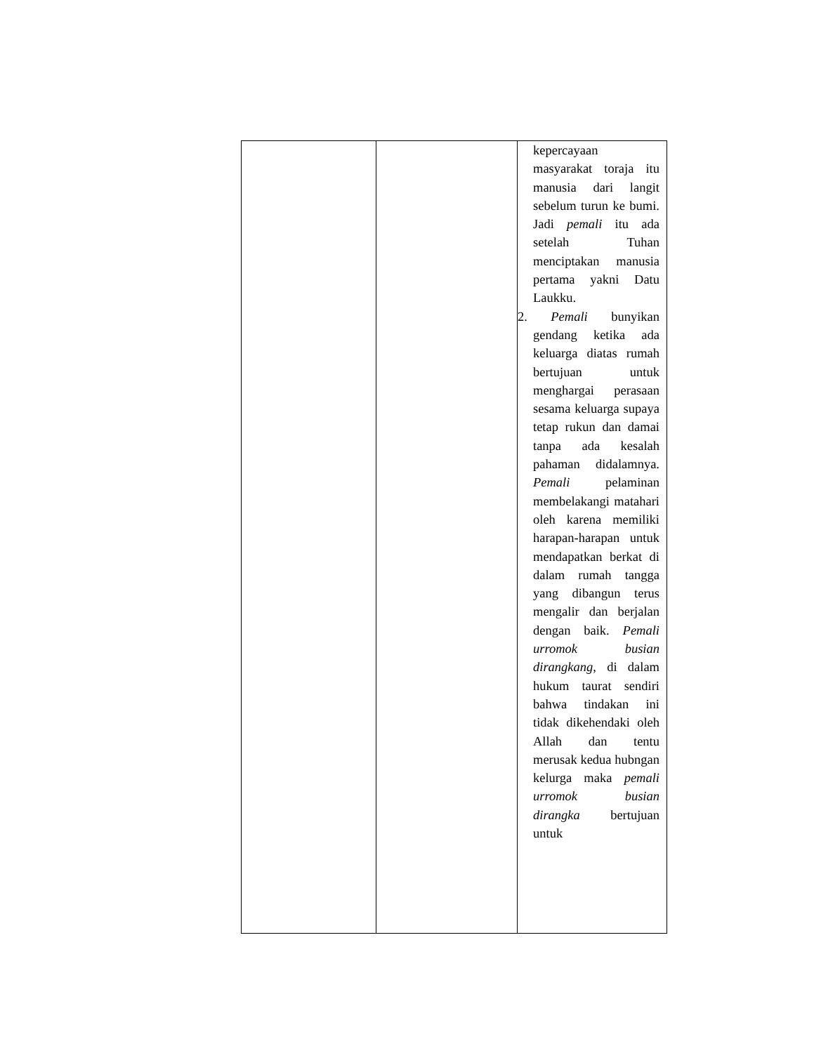| | | kepercayaan masyarakat toraja itu manusia dari langit sebelum turun ke bumi. Jadi pemali itu ada setelah Tuhan menciptakan manusia pertama yakni Datu Laukku. 2. Pemali bunyikan gendang ketika ada keluarga diatas rumah bertujuan untuk menghargai perasaan sesama keluarga supaya tetap rukun dan damai tanpa ada kesalah pahaman didalamnya. Pemali pelaminan membelakangi matahari oleh karena memiliki harapan-harapan untuk mendapatkan berkat di dalam rumah tangga yang dibangun terus mengalir dan berjalan dengan baik. Pemali urromok busian dirangkang, di dalam hukum taurat sendiri bahwa tindakan ini tidak dikehendaki oleh Allah dan tentu merusak kedua hubngan kelurga maka pemali urromok busian dirangka bertujuan untuk |